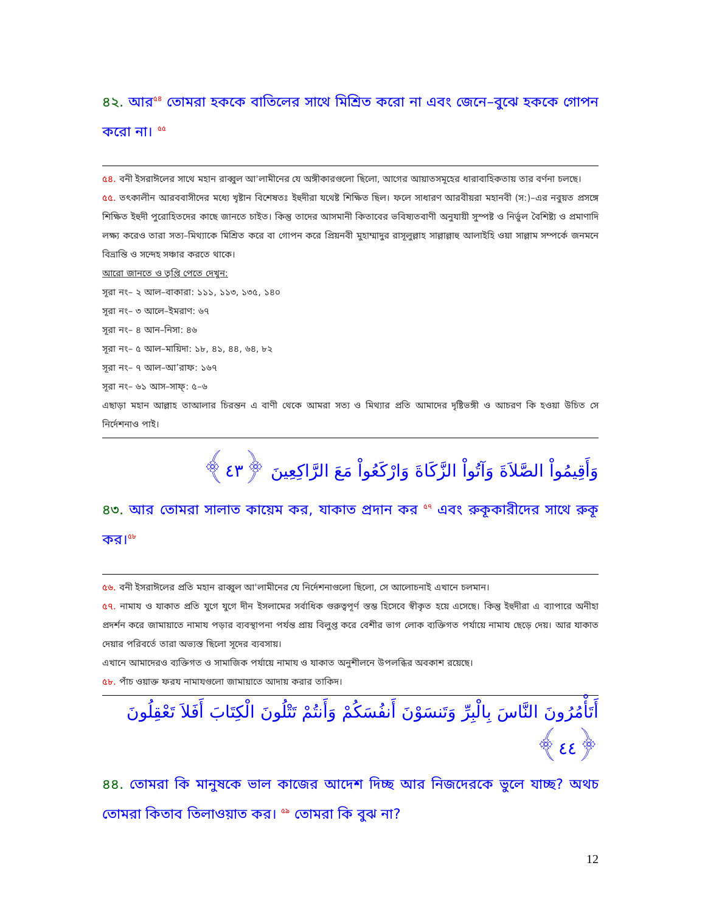৪২. আর<sup>৫৪</sup> তোমরা হককে বাতিলের সাথে মিশ্রিত করো না এবং জেনে–বুঝে হককে গোপন করো না। <sup>৫৫</sup>
৫৪. বনী ইসরাঈলের সাথে মহান রাব্বুল আ'লামীনের যে অঙ্গীকারগুলো ছিলো, আগের আয়াতসমূহের ধারাবাহিকতায় তার বর্ণনা চলছে।
৫৫. তৎকালীন আরববাসীদের মধ্যে খৃষ্টান বিশেষতঃ ইহুদীরা যথেষ্ট শিক্ষিত ছিল। ফলে সাধারণ আরবীয়রা মহানবী (স:)–এর নবুয়ত প্রসঙ্গে শিক্ষিত ইহুদী পুরোহিতদের কাছে জানতে চাইত। কিন্তু তাদের আসমানী কিতাবের ভবিষ্যতবাণী অনুযায়ী সুস্পষ্ট ও নির্ভুল বৈশিষ্ট্য ও প্রমাণাদি লক্ষ্য করেও তারা সত্য–মিথ্যাকে মিশ্রিত করে বা গোপন করে প্রিয়নবী মুহাম্মাদুর রাসূলুল্লাহ সাল্লাল্লাহু আলাইহি ওয়া সাল্লাম সম্পর্কে জনমনে বিভ্রান্তি ও সন্দেহ সঞ্চার করতে থাকে।
আরো জানতে ও তৃপ্তি পেতে দেখুন:
সূরা নং– ২ আল–বাকারা: ১১১, ১১৩, ১৩৫, ১৪০
সূরা নং– ৩ আলে–ইমরাণ: ৬৭
সূরা নং– ৪ আন–নিসা: ৪৬
সূরা নং– ৫ আল–মায়িদা: ১৮, ৪১, ৪৪, ৬৪, ৮২
সূরা নং– ৭ আল–আ’রাফ: ১৬৭
সূরা নং– ৬১ আস–সাফ্: ৫–৬
এছাড়া মহান আল্লাহ তাআলার চিরন্তন এ বাণী থেকে আমরা সত্য ও মিথ্যার প্রতি আমাদের দৃষ্টিভঙ্গী ও আচরণ কি হওয়া উচিত সে নির্দেশনাও পাই।
وَأَقِيمُواْ الصَّلاَةَ وَآتُواْ الزَّكَاةَ وَارْكَعُواْ مَعَ الرَّاكِعِينَ ﴿٤٣﴾
৪৩. আর তোমরা সালাত কায়েম কর, যাকাত প্রদান কর <sup>৫৭</sup> এবং রুকূকারীদের সাথে রুকূ কর।<sup>৫৮</sup>
৫৬. বনী ইসরাঈলের প্রতি মহান রাব্বুল আ'লামীনের যে নির্দেশনাগুলো ছিলো, সে আলোচনাই এখানে চলমান।
৫৭. নামায ও যাকাত প্রতি যুগে যুগে দীন ইসলামের সর্বাধিক গুরুত্বপূর্ণ স্তম্ভ হিসেবে স্বীকৃত হয়ে এসেছে। কিন্তু ইহুদীরা এ ব্যাপারে অনীহা প্রদর্শন করে জামায়াতে নামায পড়ার ব্যবস্থাপনা পর্যন্ত প্রায় বিলুপ্ত করে বেশীর ভাগ লোক ব্যক্তিগত পর্যায়ে নামায ছেড়ে দেয়। আর যাকাত দেয়ার পরিবর্তে তারা অভ্যস্ত ছিলো সূদের ব্যবসায়।
এখানে আমাদেরও ব্যক্তিগত ও সামাজিক পর্যায়ে নামায ও যাকাত অনুশীলনে উপলব্ধির অবকাশ রয়েছে।
৫৮. পাঁচ ওয়াক্ত ফরয নামাযগুলো জামায়াতে আদায় করার তাকিদ।
أَتَأْمُرُونَ النَّاسَ بِالْبِرِّ وَتَنسَوْنَ أَنفُسَكُمْ وَأَنتُمْ تَتْلُونَ الْكِتَابَ أَفَلاَ تَعْقِلُونَ ﴿٤٤﴾
৪৪. তোমরা কি মানুষকে ভাল কাজের আদেশ দিচ্ছ আর নিজদেরকে ভুলে যাচ্ছ? অথচ তোমরা কিতাব তিলাওয়াত কর। <sup>৫৯</sup> তোমরা কি বুঝ না?
12